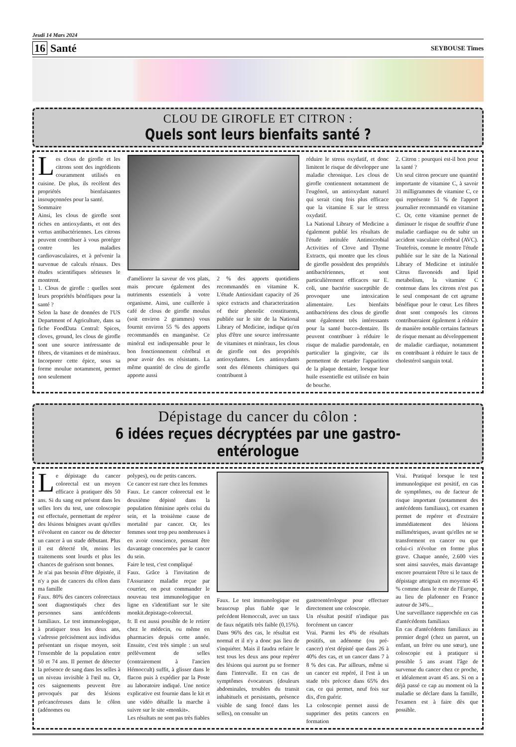Jeudi 14 Mars 2024
16 Santé
SEYBOUSE Times
CLOU DE GIROFLE ET CITRON :
Quels sont leurs bienfaits santé ?
Les clous de girofle et les citrons sont des ingrédients couramment utilisés en cuisine. De plus, ils recèlent des propriétés bienfaisantes insoupçonnées pour la santé.
Sommaire
Ainsi, les clous de girofle sont riches en antioxydants, et ont des vertus antibactériennes. Les citrons peuvent contribuer à vous protéger contre les maladies cardiovasculaires, et à prévenir la survenue de calculs rénaux. Des études scientifiques sérieuses le montrent.
1. Clous de girofle : quelles sont leurs propriétés bénéfiques pour la santé ?
Selon la base de données de l'US Department of Agriculture, dans sa fiche FoodData Central: Spices, cloves, ground, les clous de girofle sont une source intéressante de fibres, de vitamines et de minéraux. Incorporer cette épice, sous sa forme moulue notamment, permet non seulement
d'améliorer la saveur de vos plats, mais procure également des nutriments essentiels à votre organisme. Ainsi, une cuillerée à café de clous de girofle moulus (soit environ 2 grammes) vous fournit environ 55 % des apports recommandés en manganèse. Ce minéral est indispensable pour le bon fonctionnement cérébral et pour avoir des os résistants. La même quantité de clou de girofle apporte aussi
2 % des apports quotidiens recommandés en vitamine K. L'étude Antioxidant capacity of 26 spice extracts and characterization of their phenolic constituents, publiée sur le site de la National Library of Medicine, indique qu'en plus d'être une source intéressante de vitamines et minéraux, les clous de girofle ont des propriétés antioxydantes. Les antioxydants sont des éléments chimiques qui contribuent à
réduire le stress oxydatif, et donc limitent le risque de développer une maladie chronique. Les clous de girofle contiennent notamment de l'eugénol, un antioxydant naturel qui serait cinq fois plus efficace que la vitamine E sur le stress oxydatif.
La National Library of Medicine a également publié les résultats de l'étude intitulée Antimicrobial Activities of Clove and Thyme Extracts, qui montre que les clous de girofle possèdent des propriétés antibactériennes, et sont particulièrement efficaces sur E. coli, une bactérie susceptible de provoquer une intoxication alimentaire. Les bienfaits antibactériens des clous de girofle sont également très intéressants pour la santé bucco-dentaire. Ils peuvent contribuer à réduire le risque de maladie parodontale, en particulier la gingivite, car ils permettent de retarder l'apparition de la plaque dentaire, lorsque leur huile essentielle est utilisée en bain de bouche.
2. Citron : pourquoi est-il bon pour la santé ?
Un seul citron procure une quantité importante de vitamine C, à savoir 31 milligrammes de vitamine C, ce qui représente 51 % de l'apport journalier recommandé en vitamine C. Or, cette vitamine permet de diminuer le risque de souffrir d'une maladie cardiaque ou de subir un accident vasculaire cérébral (AVC). Toutefois, comme le montre l'étude publiée sur le site de la National Library of Medicine et intitulée Citrus flavonoids and lipid metabolism, la vitamine C contenue dans les citrons n'est pas le seul composant de cet agrume bénéfique pour le cœur. Les fibres dont sont composés les citrons contribueraient également à réduire de manière notable certains facteurs de risque menant au développement de maladie cardiaque, notamment en contribuant à réduire le taux de cholestérol sanguin total.
Dépistage du cancer du côlon :
6 idées reçues décryptées par une gastro-entérologue
Le dépistage du cancer colorectal est un moyen efficace à pratiquer dès 50 ans. Si du sang est présent dans les selles lors du test, une coloscopie est effectuée, permettant de repérer des lésions bénignes avant qu'elles n'évoluent en cancer ou de détecter un cancer à un stade débutant. Plus il est détecté tôt, moins les traitements sont lourds et plus les chances de guérison sont bonnes.
Je n'ai pas besoin d'être dépistée, il n'y a pas de cancers du côlon dans ma famille
Faux. 80% des cancers colorectaux sont diagnostiqués chez des personnes sans antécédents familiaux. Le test immunologique, à pratiquer tous les deux ans, s'adresse précisément aux individus présentant un risque moyen, soit l'ensemble de la population entre 50 et 74 ans. Il permet de détecter la présence de sang dans les selles à un niveau invisible à l'œil nu. Or, ces saignements peuvent être provoqués par des lésions précancéreuses dans le côlon (adénomes ou
polypes), ou de petits cancers.
Ce cancer est rare chez les femmes
Faux. Le cancer colorectal est le deuxième dépisté dans la population féminine après celui du sein, et la troisième cause de mortalité par cancer. Or, les femmes sont trop peu nombreuses à en avoir conscience, pensant être davantage concernées par le cancer du sein.
Faire le test, c'est compliqué
Faux. Grâce à l'invitation de l'Assurance maladie reçue par courrier, on peut commander le nouveau test immunologique en ligne en s'identifiant sur le site monkit.depistage-colorectal.
fr. Il est aussi possible de le retirer chez le médecin, ou même en pharmacies depuis cette année. Ensuite, c'est très simple : un seul prélèvement de selles (contrairement à l'ancien Hémoccult) suffit, à glisser dans le flacon puis à expédier par la Poste au laboratoire indiqué. Une notice explicative est fournie dans le kit et une vidéo détaille la marche à suivre sur le site «monkit».
Les résultats ne sont pas très fiables
Faux. Le test immunologique est beaucoup plus fiable que le précédent Hemoccult, avec un taux de faux négatifs très faible (0,15%). Dans 96% des cas, le résultat est normal et il n'y a donc pas lieu de s'inquiéter. Mais il faudra refaire le test tous les deux ans pour repérer des lésions qui auront pu se former dans l'intervalle. Et en cas de symptômes évocateurs (douleurs abdominales, troubles du transit inhabituels et persistants, présence visible de sang foncé dans les selles), on consulte un
gastroentérologue pour effectuer directement une coloscopie.
Un résultat positif n'indique pas forcément un cancer
Vrai. Parmi les 4% de résultats positifs, un adénome (ou pré-cancer) n'est dépisté que dans 26 à 40% des cas, et un cancer dans 7 à 8 % des cas. Par ailleurs, même si un cancer est repéré, il l'est à un stade très précoce dans 65% des cas, ce qui permet, neuf fois sur dix, d'en guérir.
La coloscopie permet aussi de supprimer des petits cancers en formation
Vrai. Pratiqué lorsque le test immunologique est positif, en cas de symptômes, ou de facteur de risque important (notamment des antécédents familiaux), cet examen permet de repérer et d'extraire immédiatement des lésions millimétriques, avant qu'elles ne se transforment en cancer ou que celui-ci n'évolue en forme plus grave. Chaque année, 2.600 vies sont ainsi sauvées, mais davantage encore pourraient l'être si le taux de dépistage atteignait en moyenne 45 % comme dans le reste de l'Europe, au lieu de plafonner en France autour de 34%...
Une surveillance rapprochée en cas d'antécédents familiaux
En cas d'antécédents familiaux au premier degré (chez un parent, un enfant, un frère ou une sœur), une coloscopie est à pratiquer si possible 5 ans avant l'âge de survenue du cancer chez ce proche, et idéalement avant 45 ans. Si on a déjà passé ce cap au moment où la maladie se déclare dans la famille, l'examen est à faire dès que possible.